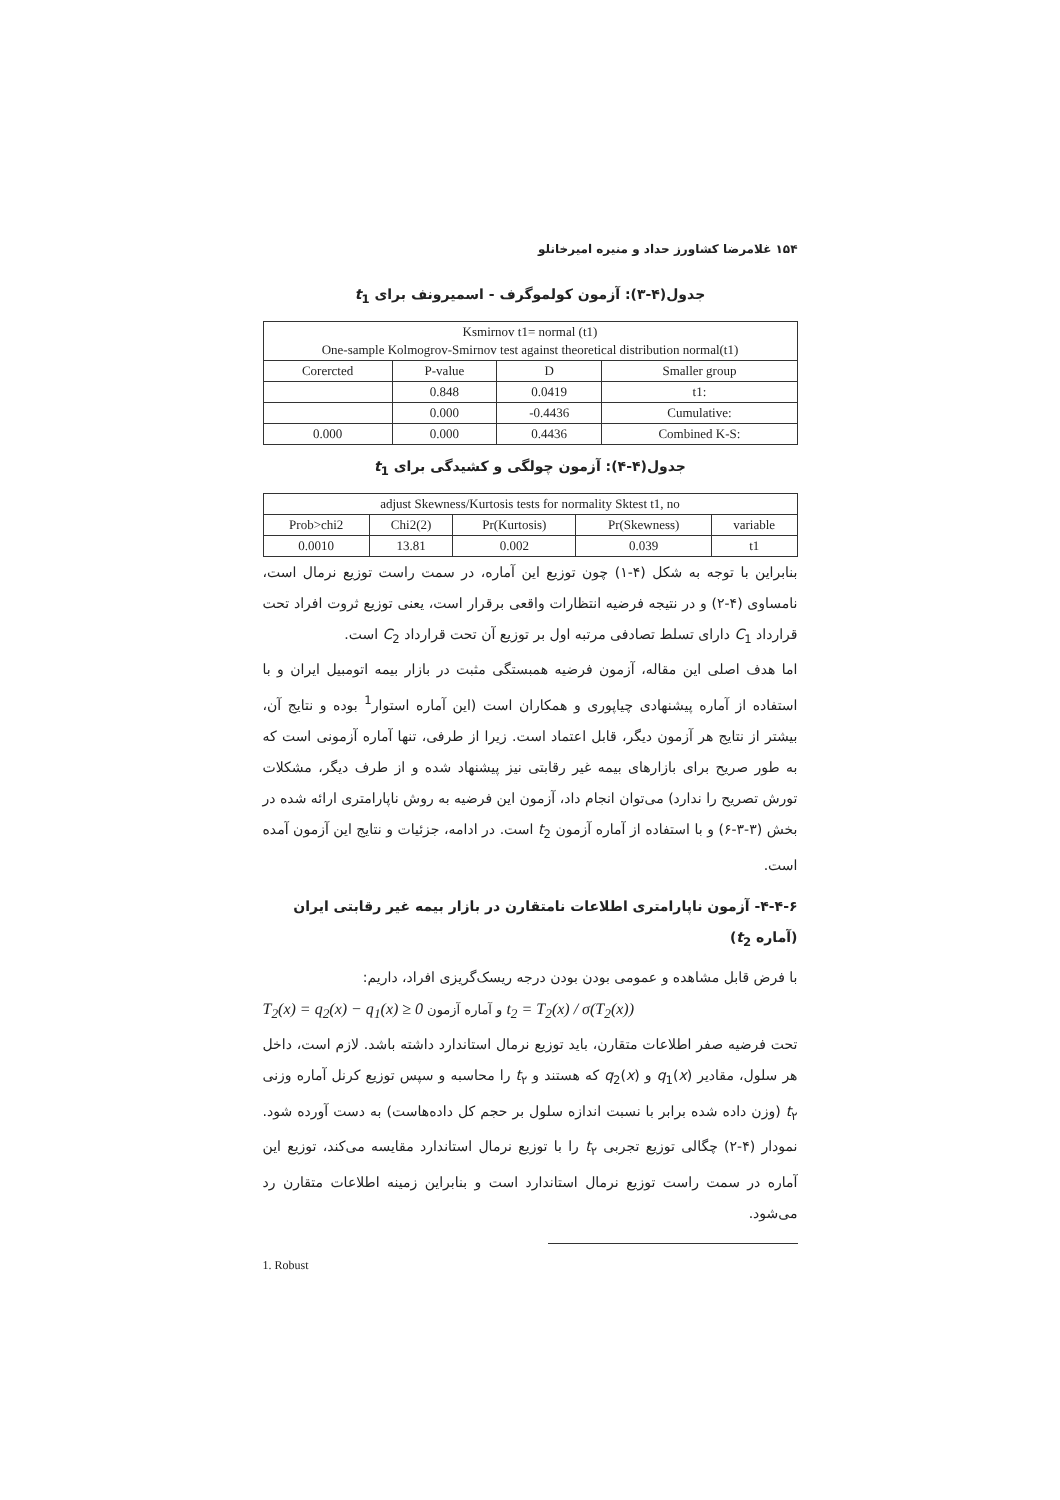۱۵۴ غلامرضا کشاورز حداد و منیره امیرخانلو
جدول(۴-۳): آزمون کولموگرف - اسمیرونف برای t<sub>1</sub>
| Ksmirnov t1= normal (t1) One-sample Kolmogrov-Smirnov test against theoretical distribution normal(t1) | | | |
| Corercted | P-value | D | Smaller group |
| | 0.848 | 0.0419 | t1: |
| | 0.000 | -0.4436 | Cumulative: |
| 0.000 | 0.000 | 0.4436 | Combined K-S: |
جدول(۴-۴): آزمون چولگی و کشیدگی برای t<sub>1</sub>
| adjust Skewness/Kurtosis tests for normality Sktest t1, no | | | | |
| Prob>chi2 | Chi2(2) | Pr(Kurtosis) | Pr(Skewness) | variable |
| 0.0010 | 13.81 | 0.002 | 0.039 | t1 |
بنابراین با توجه به شکل (۴-۱) چون توزیع این آماره، در سمت راست توزیع نرمال است، نامساوی (۴-۲) و در نتیجه فرضیه انتظارات واقعی برقرار است، یعنی توزیع ثروت افراد تحت قرارداد C<sub>1</sub> دارای تسلط تصادفی مرتبه اول بر توزیع آن تحت قرارداد C<sub>2</sub> است.
اما هدف اصلی این مقاله، آزمون فرضیه همبستگی مثبت در بازار بیمه اتومبیل ایران و با استفاده از آماره پیشنهادی چیاپوری و همکاران است (این آماره استوار<sup>1</sup> بوده و نتایج آن، بیشتر از نتایج هر آزمون دیگر، قابل اعتماد است. زیرا از طرفی، تنها آماره آزمونی است که به طور صریح برای بازارهای بیمه غیر رقابتی نیز پیشنهاد شده و از طرف دیگر، مشکلات تورش تصریح را ندارد) می‌توان انجام داد، آزمون این فرضیه به روش ناپارامتری ارائه شده در بخش (۳-۳-۶) و با استفاده از آماره آزمون t<sub>2</sub> است. در ادامه، جزئیات و نتایج این آزمون آمده است.
۴-۴-۶- آزمون ناپارامتری اطلاعات نامتقارن در بازار بیمه غیر رقابتی ایران (آماره t<sub>2</sub>)
با فرض قابل مشاهده و عمومی بودن بودن درجه ریسک‌گریزی افراد، داریم:
T<sub>2</sub>(x) = q<sub>2</sub>(x) − q<sub>1</sub>(x) ≥ 0 و آماره آزمون t<sub>2</sub> = T<sub>2</sub>(x) / σ(T<sub>2</sub>(x))
تحت فرضیه صفر اطلاعات متقارن، باید توزیع نرمال استاندارد داشته باشد. لازم است، داخل هر سلول، مقادیر q<sub>1</sub>(x) و q<sub>2</sub>(x) که هستند و t<sub>۲</sub> را محاسبه و سپس توزیع کرنل آماره وزنی t<sub>۲</sub> (وزن داده شده برابر با نسبت اندازه سلول بر حجم کل داده‌هاست) به دست آورده شود. نمودار (۴-۲) چگالی توزیع تجربی t<sub>۲</sub> را با توزیع نرمال استاندارد مقایسه می‌کند، توزیع این آماره در سمت راست توزیع نرمال استاندارد است و بنابراین زمینه اطلاعات متقارن رد می‌شود.
1. Robust